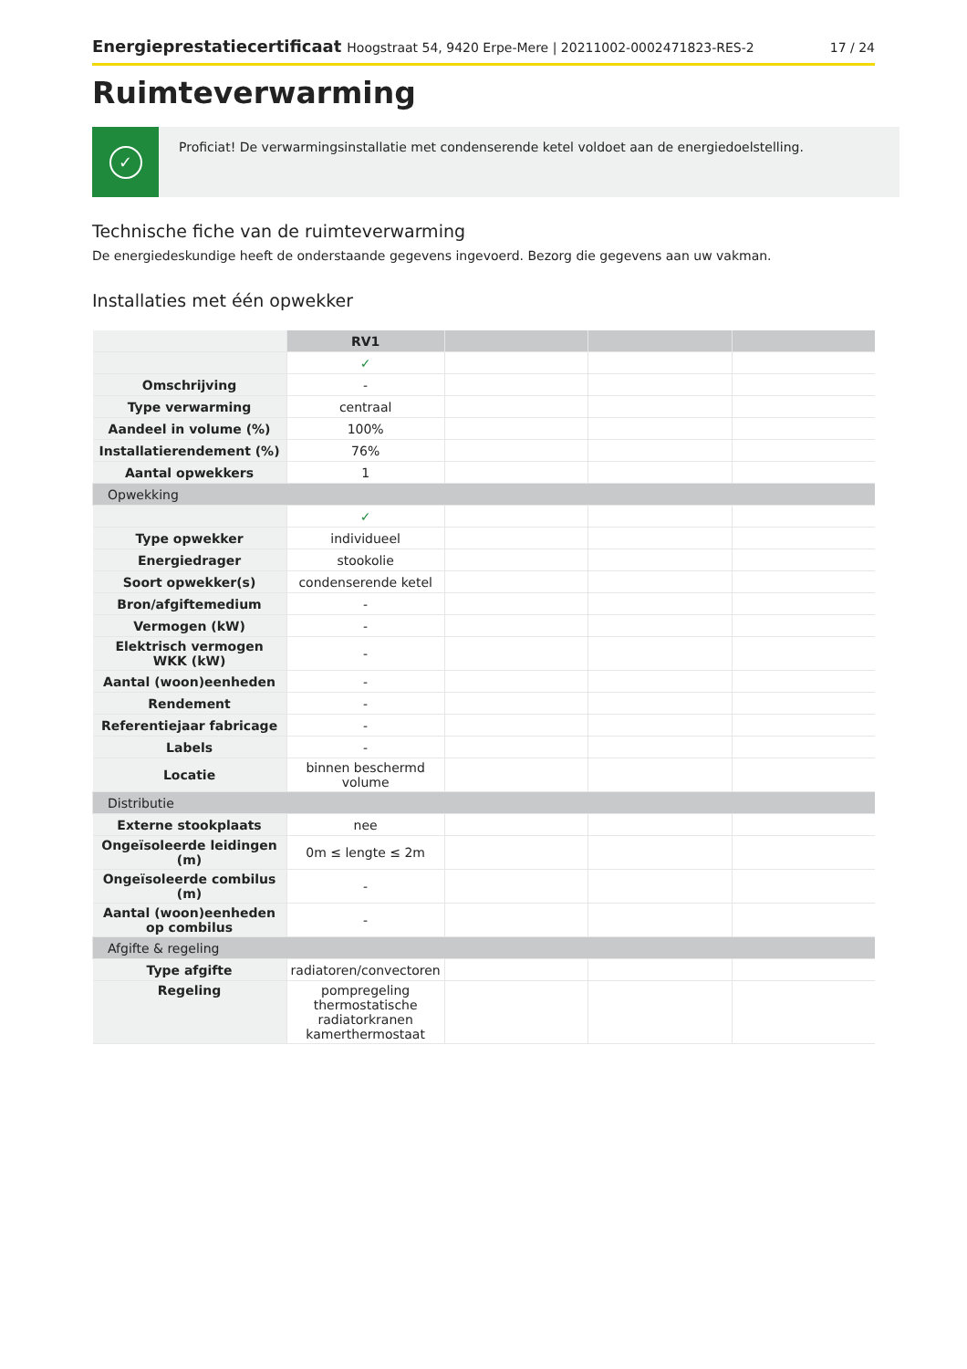Energieprestatiecertificaat Hoogstraat 54, 9420 Erpe-Mere | 20211002-0002471823-RES-2
17 / 24
Ruimteverwarming
✓
Proficiat! De verwarmingsinstallatie met condenserende ketel voldoet aan de energiedoelstelling.
Technische fiche van de ruimteverwarming
De energiedeskundige heeft de onderstaande gegevens ingevoerd. Bezorg die gegevens aan uw vakman.
Installaties met één opwekker
| | RV1 | | | |
| | ✓ | | | |
| Omschrijving | - | | | |
| Type verwarming | centraal | | | |
| Aandeel in volume (%) | 100% | | | |
| Installatierendement (%) | 76% | | | |
| Aantal opwekkers | 1 | | | |
| Opwekking | | | | |
| | ✓ | | | |
| Type opwekker | individueel | | | |
| Energiedrager | stookolie | | | |
| Soort opwekker(s) | condenserende ketel | | | |
| Bron/afgiftemedium | - | | | |
| Vermogen (kW) | - | | | |
| Elektrisch vermogen WKK (kW) | - | | | |
| Aantal (woon)eenheden | - | | | |
| Rendement | - | | | |
| Referentiejaar fabricage | - | | | |
| Labels | - | | | |
| Locatie | binnen beschermd volume | | | |
| Distributie | | | | |
| Externe stookplaats | nee | | | |
| Ongeïsoleerde leidingen (m) | 0m ≤ lengte ≤ 2m | | | |
| Ongeïsoleerde combilus (m) | - | | | |
| Aantal (woon)eenheden op combilus | - | | | |
| Afgifte & regeling | | | | |
| Type afgifte | radiatoren/convectoren | | | |
| Regeling | pompregeling thermostatische radiatorkranen kamerthermostaat | | | |